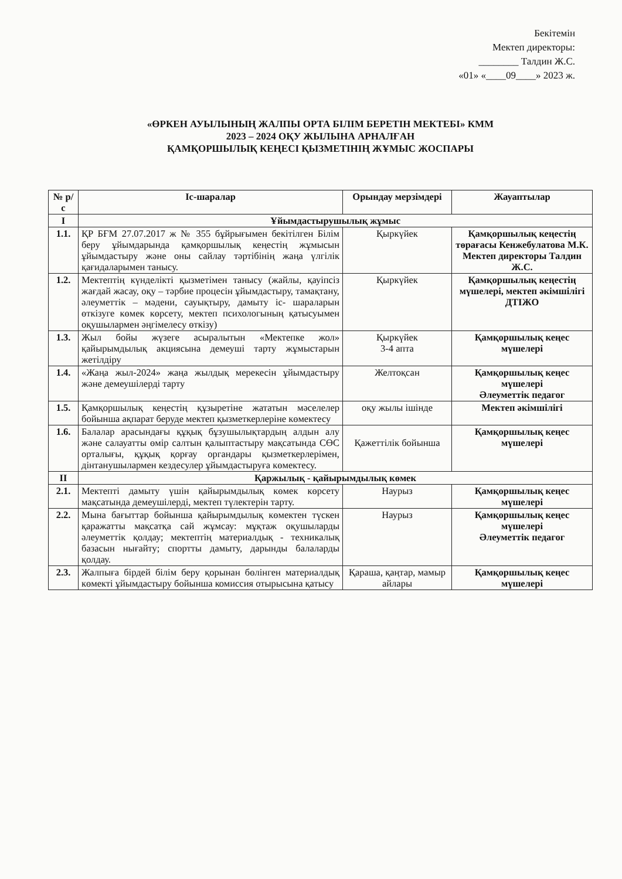Бекітемін
Мектеп директоры:
________ Талдин Ж.С.
«01» «____09____» 2023 ж.
«ӨРКЕН АУЫЛЫНЫҢ ЖАЛПЫ ОРТА БІЛІМ БЕРЕТІН МЕКТЕБІ» КММ
2023 – 2024 ОҚУ ЖЫЛЫНА АРНАЛҒАН
ҚАМҚОРШЫЛЫҚ КЕҢЕСІ ҚЫЗМЕТІНІҢ ЖҰМЫС ЖОСПАРЫ
| № р/с | Іс-шаралар | Орындау мерзімдері | Жауаптылар |
| --- | --- | --- | --- |
| I | Ұйымдастырушылық жұмыс | | |
| 1.1. | ҚР БҒМ 27.07.2017 ж № 355 бұйрығымен бекітілген Білім беру ұйымдарында қамқоршылық кеңестің жұмысын ұйымдастыру және оны сайлау тәртібінің жаңа үлгілік қағидаларымен танысу. | Қыркүйек | Қамқоршылық кеңестің төрағасы Кенжебулатова М.К. Мектеп директоры Талдин Ж.С. |
| 1.2. | Мектептің күнделікті қызметімен танысу (жайлы, қауіпсіз жағдай жасау, оқу – тәрбие процесін ұйымдастыру, тамақтану, әлеуметтік – мәдени, сауықтыру, дамыту іс- шараларын өткізуге көмек көрсету, мектеп психологының қатысуымен оқушылармен әңгімелесу өткізу) | Қыркүйек | Қамқоршылық кеңестің мүшелері, мектеп әкімшілігі ДТІЖО |
| 1.3. | Жыл бойы жүзеге асыралытын «Мектепке жол» қайырымдылық акциясына демеуші тарту жұмыстарын жетілдіру | Қыркүйек 3-4 апта | Қамқоршылық кеңес мүшелері |
| 1.4. | «Жаңа жыл-2024» жаңа жылдық мерекесін ұйымдастыру және демеушілерді тарту | Желтоқсан | Қамқоршылық кеңес мүшелері Әлеуметтік педагог |
| 1.5. | Қамқоршылық кеңестің құзыретіне жататын мәселелер бойынша ақпарат беруде мектеп қызметкерлеріне көмектесу | оқу жылы ішінде | Мектеп әкімшілігі |
| 1.6. | Балалар арасындағы құқық бұзушылықтардың алдын алу және салауатты өмір салтын қалыптастыру мақсатында СӨС орталығы, құқық қорғау органдары қызметкерлерімен, дінтанушылармен кездесулер ұйымдастыруға көмектесу. | Қажеттілік бойынша | Қамқоршылық кеңес мүшелері |
| II | Қаржылық - қайырымдылық көмек | | |
| 2.1. | Мектепті дамыту үшін қайырымдылық көмек көрсету мақсатында демеушілерді, мектеп түлектерін тарту. | Наурыз | Қамқоршылық кеңес мүшелері |
| 2.2. | Мына бағыттар бойынша қайырымдылық көмектен түскен қаражатты мақсатқа сай жұмсау: мұқтаж оқушыларды әлеуметтік қолдау; мектептің материалдық - техникалық базасын нығайту; спортты дамыту, дарынды балаларды қолдау. | Наурыз | Қамқоршылық кеңес мүшелері Әлеуметтік педагог |
| 2.3. | Жалпыға бірдей білім беру қорынан бөлінген материалдық көмекті ұйымдастыру бойынша комиссия отырысына қатысу | Қараша, қаңтар, мамыр айлары | Қамқоршылық кеңес мүшелері |